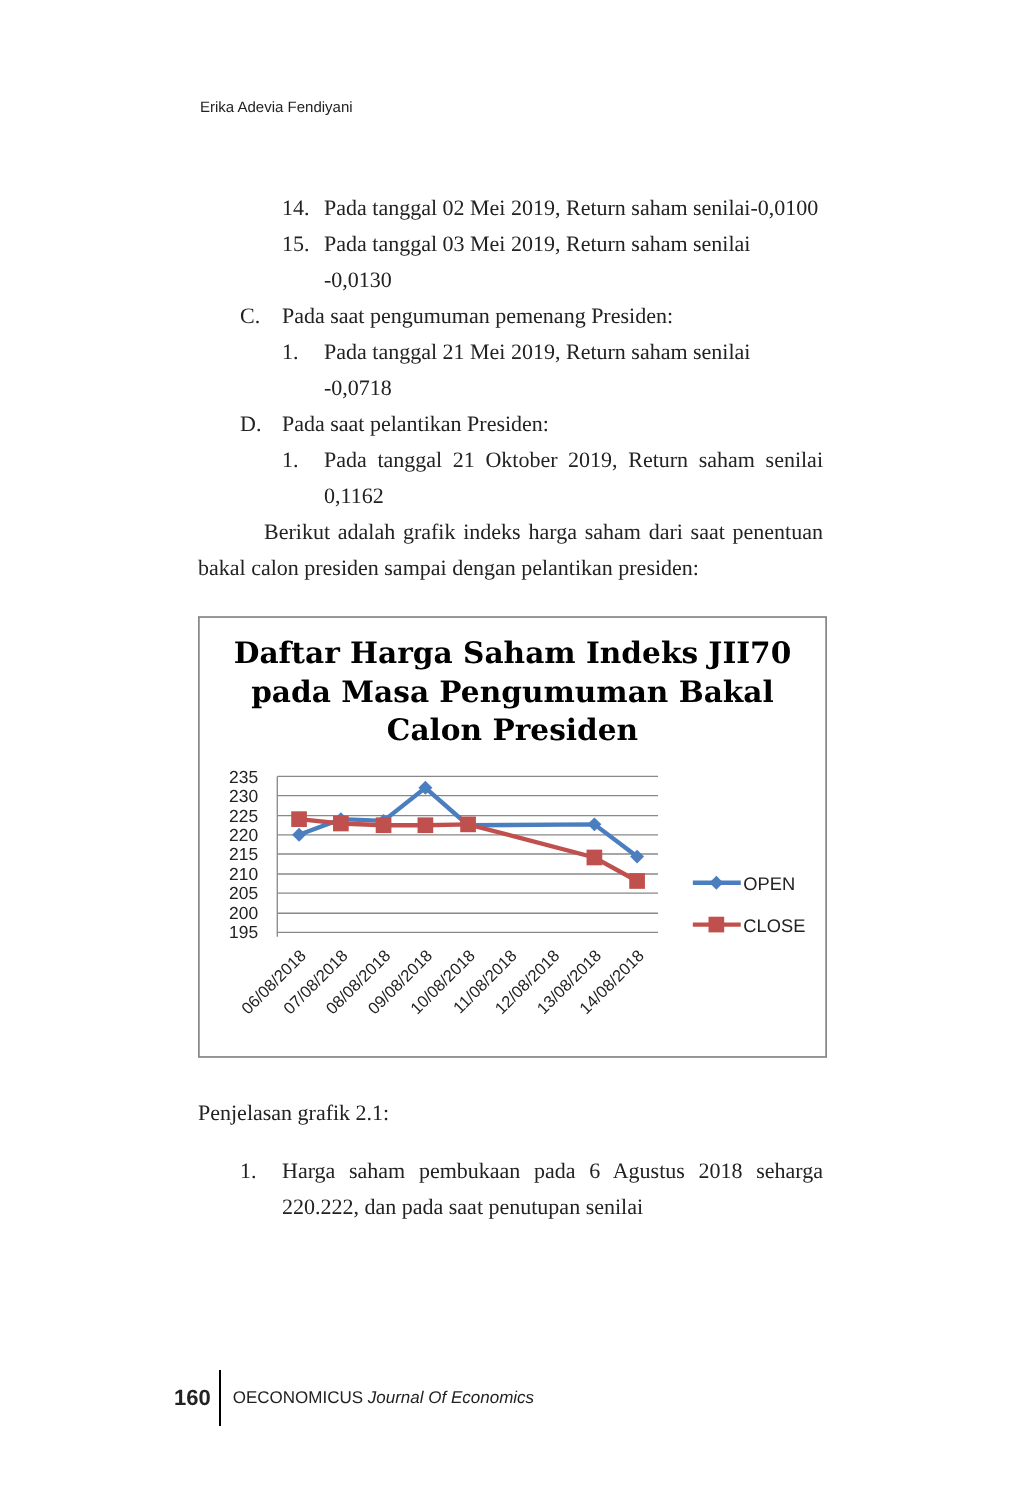Erika Adevia Fendiyani
14. Pada tanggal 02 Mei 2019, Return saham senilai-0,0100
15. Pada tanggal 03 Mei 2019, Return saham senilai -0,0130
C. Pada saat pengumuman pemenang Presiden:
1. Pada tanggal 21 Mei 2019, Return saham senilai -0,0718
D. Pada saat pelantikan Presiden:
1. Pada tanggal 21 Oktober 2019, Return saham senilai 0,1162
Berikut adalah grafik indeks harga saham dari saat penentuan bakal calon presiden sampai dengan pelantikan presiden:
Daftar Harga Saham Indeks JII70
pada Masa Pengumuman Bakal
Calon Presiden
235
230
225
220
215
210
205
200
195
06/08/2018
07/08/2018
08/08/2018
09/08/2018
10/08/2018
11/08/2018
12/08/2018
13/08/2018
14/08/2018
OPEN
CLOSE
Penjelasan grafik 2.1:
1. Harga saham pembukaan pada 6 Agustus 2018 seharga 220.222, dan pada saat penutupan senilai
160 OECONOMICUS Journal Of Economics